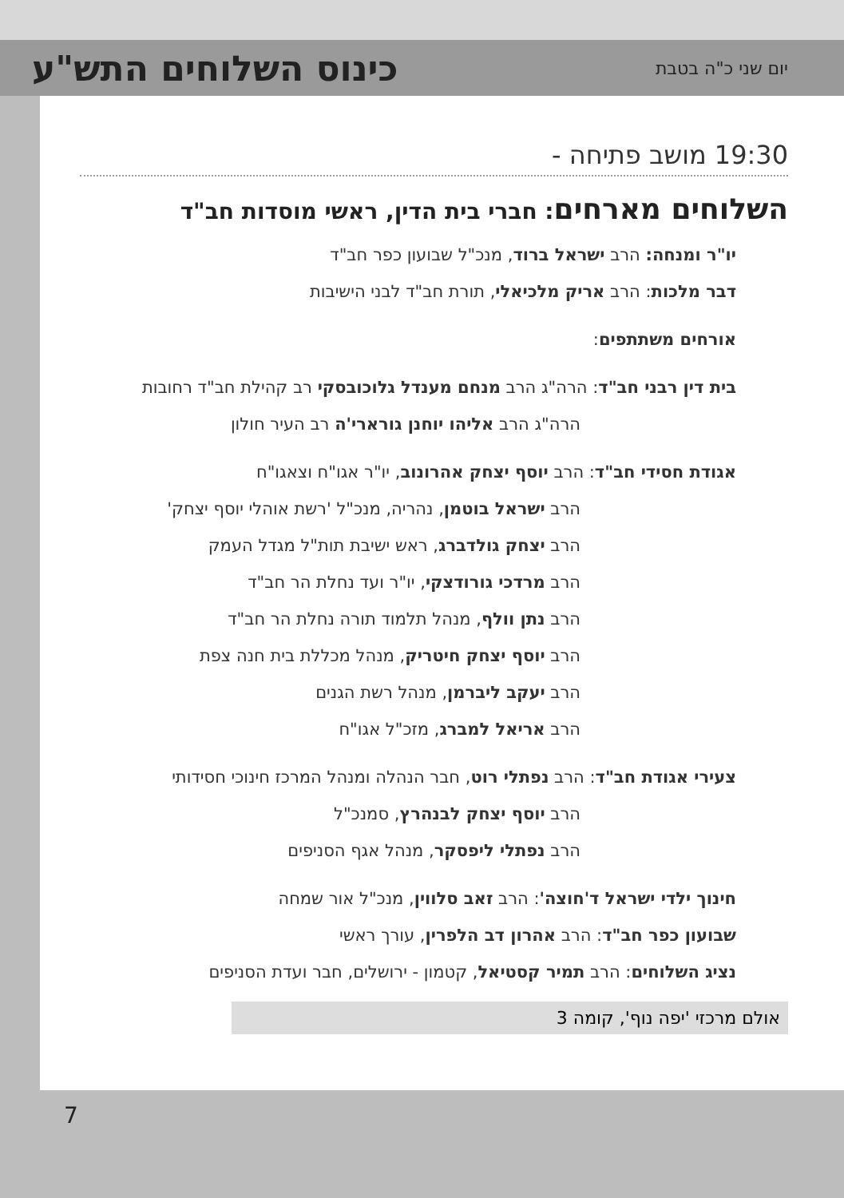יום שני כ"ה בטבת
כינוס השלוחים התש"ע
19:30 מושב פתיחה -
השלוחים מארחים: חברי בית הדין, ראשי מוסדות חב"ד
יו"ר ומנחה: הרב ישראל ברוד, מנכ"ל שבועון כפר חב"ד
דבר מלכות: הרב אריק מלכיאלי, תורת חב"ד לבני הישיבות
אורחים משתתפים:
בית דין רבני חב"ד: הרה"ג הרב מנחם מענדל גלוכובסקי רב קהילת חב"ד רחובות
הרה"ג הרב אליהו יוחנן גורארי'ה רב העיר חולון
אגודת חסידי חב"ד: הרב יוסף יצחק אהרונוב, יו"ר אגו"ח וצאגו"ח
הרב ישראל בוטמן, נהריה, מנכ"ל 'רשת אוהלי יוסף יצחק'
הרב יצחק גולדברג, ראש ישיבת תות"ל מגדל העמק
הרב מרדכי גורודצקי, יו"ר ועד נחלת הר חב"ד
הרב נתן וולף, מנהל תלמוד תורה נחלת הר חב"ד
הרב יוסף יצחק חיטריק, מנהל מכללת בית חנה צפת
הרב יעקב ליברמן, מנהל רשת הגנים
הרב אריאל למברג, מזכ"ל אגו"ח
צעירי אגודת חב"ד: הרב נפתלי רוט, חבר הנהלה ומנהל המרכז חינוכי חסידותי
הרב יוסף יצחק לבנהרץ, סמנכ"ל
הרב נפתלי ליפסקר, מנהל אגף הסניפים
חינוך ילדי ישראל ד'חוצה': הרב זאב סלווין, מנכ"ל אור שמחה
שבועון כפר חב"ד: הרב אהרון דב הלפרין, עורך ראשי
נציג השלוחים: הרב תמיר קסטיאל, קטמון - ירושלים, חבר ועדת הסניפים
אולם מרכזי 'יפה נוף', קומה 3
7